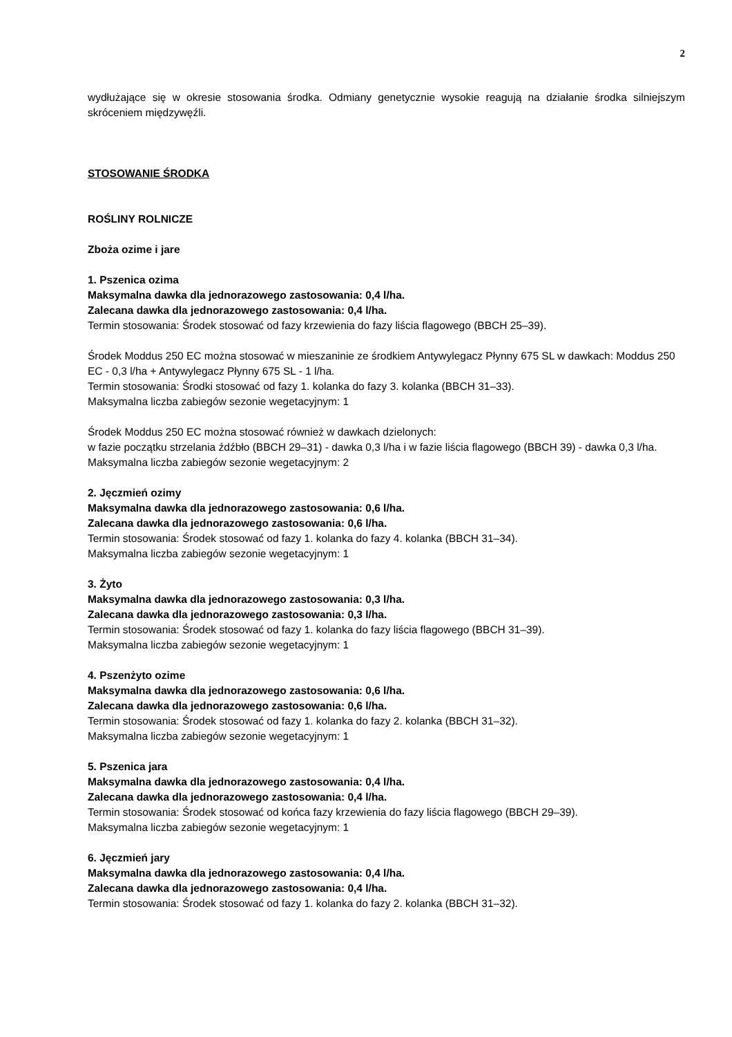2
wydłużające się w okresie stosowania środka. Odmiany genetycznie wysokie reagują na działanie środka silniejszym skróceniem międzywęźli.
STOSOWANIE ŚRODKA
ROŚLINY ROLNICZE
Zboża ozime i jare
1. Pszenica ozima
Maksymalna dawka dla jednorazowego zastosowania: 0,4 l/ha.
Zalecana dawka dla jednorazowego zastosowania: 0,4 l/ha.
Termin stosowania: Środek stosować od fazy krzewienia do fazy liścia flagowego (BBCH 25–39).
Środek Moddus 250 EC można stosować w mieszaninie ze środkiem Antywylegacz Płynny 675 SL w dawkach: Moddus 250 EC - 0,3 l/ha + Antywylegacz Płynny 675 SL - 1 l/ha.
Termin stosowania: Środki stosować od fazy 1. kolanka do fazy 3. kolanka (BBCH 31–33).
Maksymalna liczba zabiegów sezonie wegetacyjnym: 1
Środek Moddus 250 EC można stosować również w dawkach dzielonych:
w fazie początku strzelania źdźbło (BBCH 29–31) - dawka 0,3 l/ha i w fazie liścia flagowego (BBCH 39) - dawka 0,3 l/ha.
Maksymalna liczba zabiegów sezonie wegetacyjnym: 2
2. Jęczmień ozimy
Maksymalna dawka dla jednorazowego zastosowania: 0,6 l/ha.
Zalecana dawka dla jednorazowego zastosowania: 0,6 l/ha.
Termin stosowania: Środek stosować od fazy 1. kolanka do fazy 4. kolanka (BBCH 31–34).
Maksymalna liczba zabiegów sezonie wegetacyjnym: 1
3. Żyto
Maksymalna dawka dla jednorazowego zastosowania: 0,3 l/ha.
Zalecana dawka dla jednorazowego zastosowania: 0,3 l/ha.
Termin stosowania: Środek stosować od fazy 1. kolanka do fazy liścia flagowego (BBCH 31–39).
Maksymalna liczba zabiegów sezonie wegetacyjnym: 1
4. Pszenżyto ozime
Maksymalna dawka dla jednorazowego zastosowania: 0,6 l/ha.
Zalecana dawka dla jednorazowego zastosowania: 0,6 l/ha.
Termin stosowania: Środek stosować od fazy 1. kolanka do fazy 2. kolanka (BBCH 31–32).
Maksymalna liczba zabiegów sezonie wegetacyjnym: 1
5. Pszenica jara
Maksymalna dawka dla jednorazowego zastosowania: 0,4 l/ha.
Zalecana dawka dla jednorazowego zastosowania: 0,4 l/ha.
Termin stosowania: Środek stosować od końca fazy krzewienia do fazy liścia flagowego (BBCH 29–39).
Maksymalna liczba zabiegów sezonie wegetacyjnym: 1
6. Jęczmień jary
Maksymalna dawka dla jednorazowego zastosowania: 0,4 l/ha.
Zalecana dawka dla jednorazowego zastosowania: 0,4 l/ha.
Termin stosowania: Środek stosować od fazy 1. kolanka do fazy 2. kolanka (BBCH 31–32).